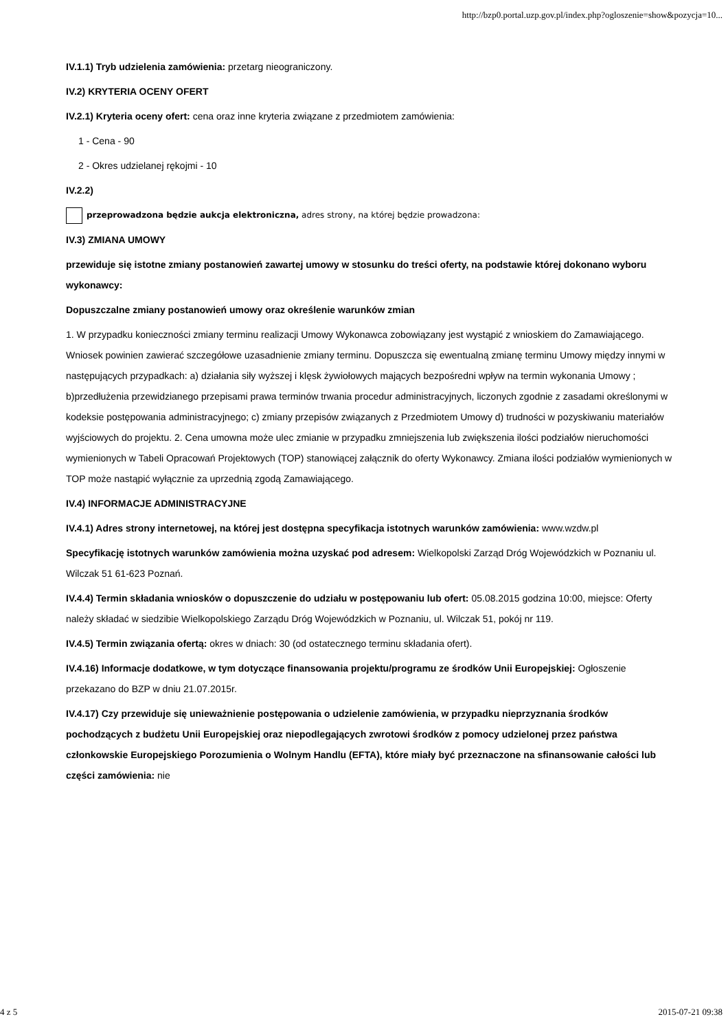http://bzp0.portal.uzp.gov.pl/index.php?ogloszenie=show&pozycja=10...
IV.1.1) Tryb udzielenia zamówienia: przetarg nieograniczony.
IV.2) KRYTERIA OCENY OFERT
IV.2.1) Kryteria oceny ofert: cena oraz inne kryteria związane z przedmiotem zamówienia:
1 - Cena - 90
2 - Okres udzielanej rękojmi - 10
IV.2.2)
przeprowadzona będzie aukcja elektroniczna, adres strony, na której będzie prowadzona:
IV.3) ZMIANA UMOWY
przewiduje się istotne zmiany postanowień zawartej umowy w stosunku do treści oferty, na podstawie której dokonano wyboru wykonawcy:
Dopuszczalne zmiany postanowień umowy oraz określenie warunków zmian
1. W przypadku konieczności zmiany terminu realizacji Umowy Wykonawca zobowiązany jest wystąpić z wnioskiem do Zamawiającego. Wniosek powinien zawierać szczegółowe uzasadnienie zmiany terminu. Dopuszcza się ewentualną zmianę terminu Umowy między innymi w następujących przypadkach: a) działania siły wyższej i klęsk żywiołowych mających bezpośredni wpływ na termin wykonania Umowy ; b)przedłużenia przewidzianego przepisami prawa terminów trwania procedur administracyjnych, liczonych zgodnie z zasadami określonymi w kodeksie postępowania administracyjnego; c) zmiany przepisów związanych z Przedmiotem Umowy d) trudności w pozyskiwaniu materiałów wyjściowych do projektu. 2. Cena umowna może ulec zmianie w przypadku zmniejszenia lub zwiększenia ilości podziałów nieruchomości wymienionych w Tabeli Opracowań Projektowych (TOP) stanowiącej załącznik do oferty Wykonawcy. Zmiana ilości podziałów wymienionych w TOP może nastąpić wyłącznie za uprzednią zgodą Zamawiającego.
IV.4) INFORMACJE ADMINISTRACYJNE
IV.4.1) Adres strony internetowej, na której jest dostępna specyfikacja istotnych warunków zamówienia: www.wzdw.pl
Specyfikację istotnych warunków zamówienia można uzyskać pod adresem: Wielkopolski Zarząd Dróg Wojewódzkich w Poznaniu ul. Wilczak 51 61-623 Poznań.
IV.4.4) Termin składania wniosków o dopuszczenie do udziału w postępowaniu lub ofert: 05.08.2015 godzina 10:00, miejsce: Oferty należy składać w siedzibie Wielkopolskiego Zarządu Dróg Wojewódzkich w Poznaniu, ul. Wilczak 51, pokój nr 119.
IV.4.5) Termin związania ofertą: okres w dniach: 30 (od ostatecznego terminu składania ofert).
IV.4.16) Informacje dodatkowe, w tym dotyczące finansowania projektu/programu ze środków Unii Europejskiej: Ogłoszenie przekazano do BZP w dniu 21.07.2015r.
IV.4.17) Czy przewiduje się unieważnienie postępowania o udzielenie zamówienia, w przypadku nieprzyznania środków pochodzących z budżetu Unii Europejskiej oraz niepodlegających zwrotowi środków z pomocy udzielonej przez państwa członkowskie Europejskiego Porozumienia o Wolnym Handlu (EFTA), które miały być przeznaczone na sfinansowanie całości lub części zamówienia: nie
4 z 5 2015-07-21 09:38